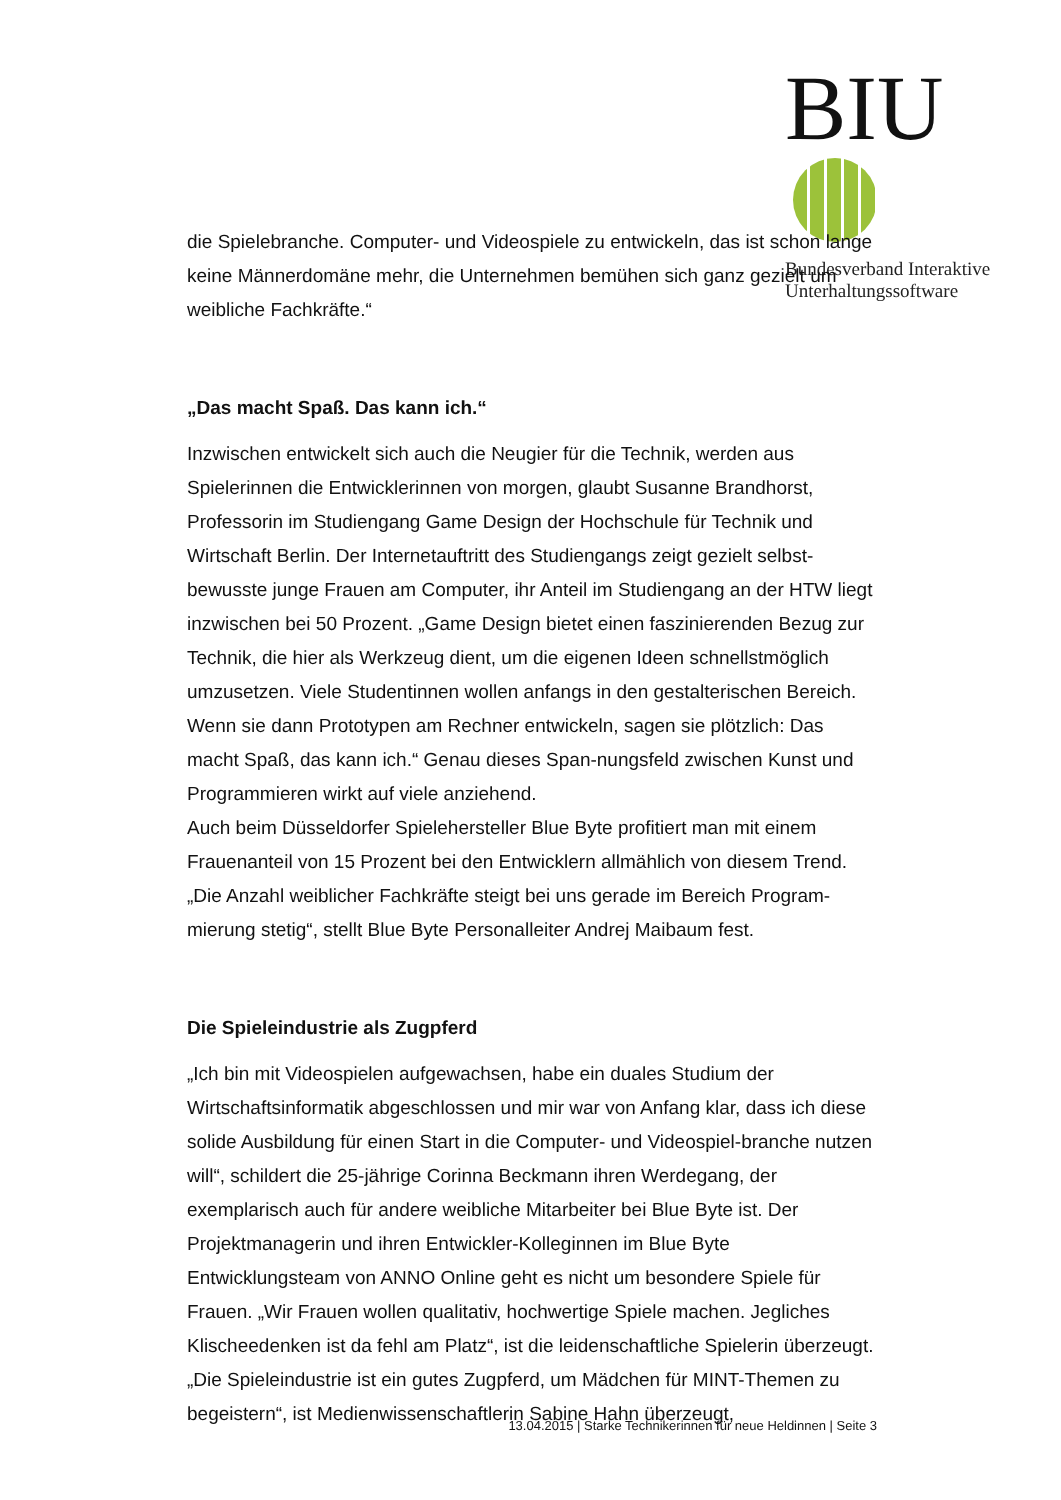BIU
Bundesverband Interaktive
Unterhaltungssoftware
die Spielebranche. Computer- und Videospiele zu entwickeln, das ist schon lange keine Männerdomäne mehr, die Unternehmen bemühen sich ganz gezielt um weibliche Fachkräfte.“
„Das macht Spaß. Das kann ich.“
Inzwischen entwickelt sich auch die Neugier für die Technik, werden aus Spielerinnen die Entwicklerinnen von morgen, glaubt Susanne Brandhorst, Professorin im Studiengang Game Design der Hochschule für Technik und Wirtschaft Berlin. Der Internetauftritt des Studiengangs zeigt gezielt selbst-bewusste junge Frauen am Computer, ihr Anteil im Studiengang an der HTW liegt inzwischen bei 50 Prozent. „Game Design bietet einen faszinierenden Bezug zur Technik, die hier als Werkzeug dient, um die eigenen Ideen schnellstmöglich umzusetzen. Viele Studentinnen wollen anfangs in den gestalterischen Bereich. Wenn sie dann Prototypen am Rechner entwickeln, sagen sie plötzlich: Das macht Spaß, das kann ich.“ Genau dieses Span-nungsfeld zwischen Kunst und Programmieren wirkt auf viele anziehend.
Auch beim Düsseldorfer Spielehersteller Blue Byte profitiert man mit einem Frauenanteil von 15 Prozent bei den Entwicklern allmählich von diesem Trend. „Die Anzahl weiblicher Fachkräfte steigt bei uns gerade im Bereich Program-mierung stetig“, stellt Blue Byte Personalleiter Andrej Maibaum fest.
Die Spieleindustrie als Zugpferd
„Ich bin mit Videospielen aufgewachsen, habe ein duales Studium der Wirtschaftsinformatik abgeschlossen und mir war von Anfang klar, dass ich diese solide Ausbildung für einen Start in die Computer- und Videospiel-branche nutzen will“, schildert die 25-jährige Corinna Beckmann ihren Werdegang, der exemplarisch auch für andere weibliche Mitarbeiter bei Blue Byte ist. Der Projektmanagerin und ihren Entwickler-Kolleginnen im Blue Byte Entwicklungsteam von ANNO Online geht es nicht um besondere Spiele für Frauen. „Wir Frauen wollen qualitativ, hochwertige Spiele machen. Jegliches Klischeedenken ist da fehl am Platz“, ist die leidenschaftliche Spielerin überzeugt. „Die Spieleindustrie ist ein gutes Zugpferd, um Mädchen für MINT-Themen zu begeistern“, ist Medienwissenschaftlerin Sabine Hahn überzeugt,
13.04.2015 | Starke Technikerinnen für neue Heldinnen | Seite 3